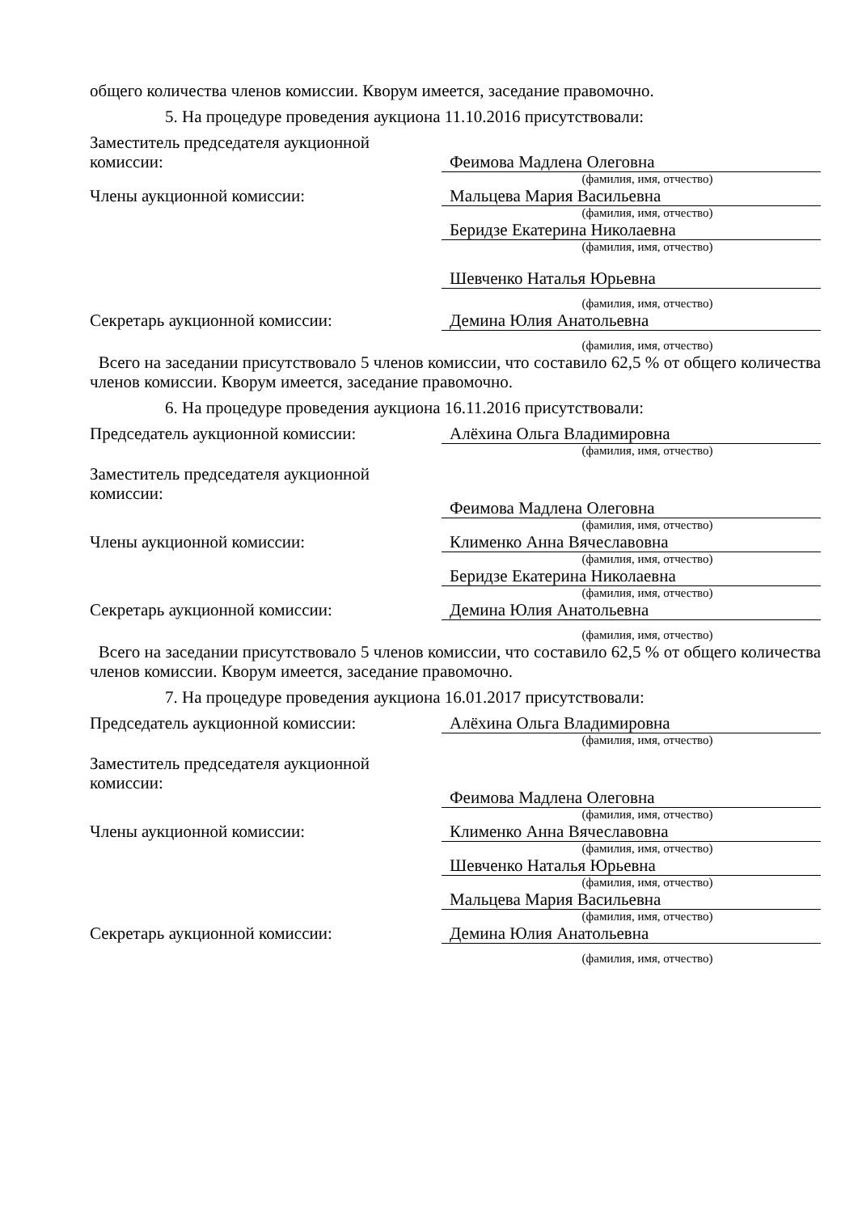общего количества членов комиссии. Кворум имеется, заседание правомочно.
5. На процедуре проведения аукциона 11.10.2016 присутствовали:
Заместитель председателя аукционной комиссии:
Феимова Мадлена Олеговна
(фамилия, имя, отчество)
Члены аукционной комиссии: Мальцева Мария Васильевна
(фамилия, имя, отчество)
Беридзе Екатерина Николаевна
(фамилия, имя, отчество)
Шевченко Наталья Юрьевна
(фамилия, имя, отчество)
Секретарь аукционной комиссии: Демина Юлия Анатольевна
(фамилия, имя, отчество)
Всего на заседании присутствовало 5 членов комиссии, что составило 62,5 % от общего количества членов комиссии. Кворум имеется, заседание правомочно.
6. На процедуре проведения аукциона 16.11.2016 присутствовали:
Председатель аукционной комиссии: Алёхина Ольга Владимировна
(фамилия, имя, отчество)
Заместитель председателя аукционной комиссии:
Феимова Мадлена Олеговна
(фамилия, имя, отчество)
Члены аукционной комиссии: Клименко Анна Вячеславовна
(фамилия, имя, отчество)
Беридзе Екатерина Николаевна
(фамилия, имя, отчество)
Секретарь аукционной комиссии: Демина Юлия Анатольевна
(фамилия, имя, отчество)
Всего на заседании присутствовало 5 членов комиссии, что составило 62,5 % от общего количества членов комиссии. Кворум имеется, заседание правомочно.
7. На процедуре проведения аукциона 16.01.2017 присутствовали:
Председатель аукционной комиссии: Алёхина Ольга Владимировна
(фамилия, имя, отчество)
Заместитель председателя аукционной комиссии:
Феимова Мадлена Олеговна
(фамилия, имя, отчество)
Члены аукционной комиссии: Клименко Анна Вячеславовна
(фамилия, имя, отчество)
Шевченко Наталья Юрьевна
(фамилия, имя, отчество)
Мальцева Мария Васильевна
(фамилия, имя, отчество)
Секретарь аукционной комиссии: Демина Юлия Анатольевна
(фамилия, имя, отчество)